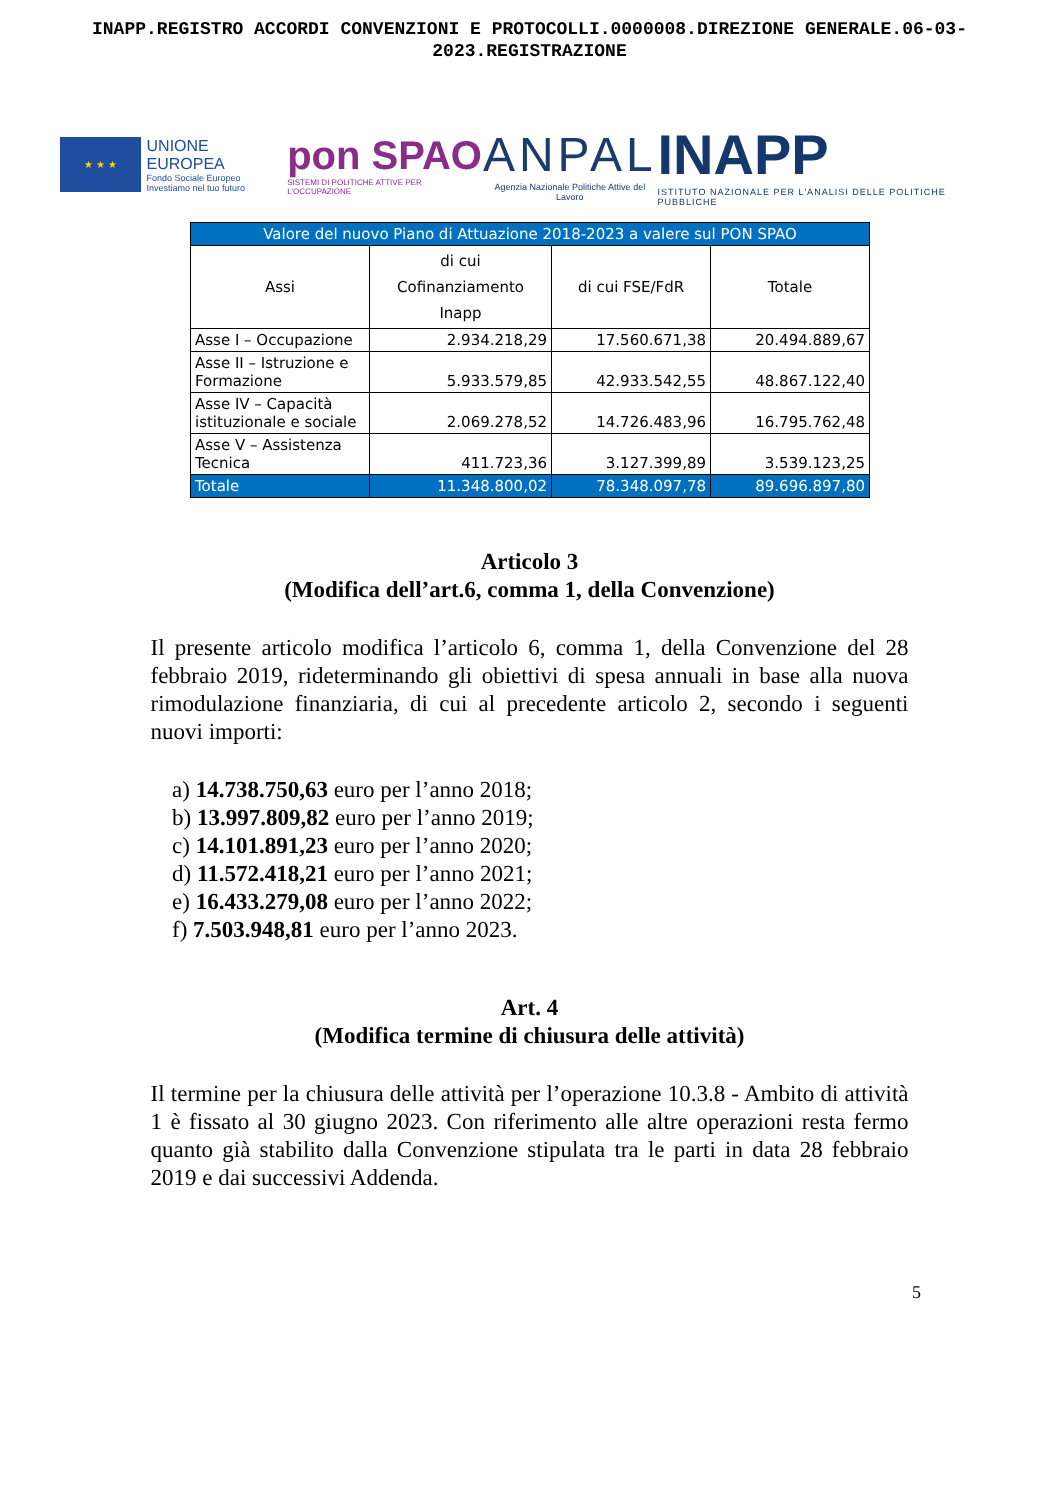INAPP.REGISTRO ACCORDI CONVENZIONI E PROTOCOLLI.0000008.DIREZIONE GENERALE.06-03-
2023.REGISTRAZIONE
★ ★ ★
UNIONE EUROPEA
Fondo Sociale Europeo
Investiamo nel tuo futuro
pon SPAO
SISTEMI DI POLITICHE ATTIVE PER L'OCCUPAZIONE
ANPAL
Agenzia Nazionale Politiche Attive del Lavoro
INAPP
ISTITUTO NAZIONALE PER L'ANALISI DELLE POLITICHE PUBBLICHE
| Valore del nuovo Piano di Attuazione 2018-2023 a valere sul PON SPAO | | | |
| --- | --- | --- | --- |
| Assi | di cui Cofinanziamento Inapp | di cui FSE/FdR | Totale |
| Asse I – Occupazione | 2.934.218,29 | 17.560.671,38 | 20.494.889,67 |
| Asse II – Istruzione e Formazione | 5.933.579,85 | 42.933.542,55 | 48.867.122,40 |
| Asse IV – Capacità istituzionale e sociale | 2.069.278,52 | 14.726.483,96 | 16.795.762,48 |
| Asse V – Assistenza Tecnica | 411.723,36 | 3.127.399,89 | 3.539.123,25 |
| Totale | 11.348.800,02 | 78.348.097,78 | 89.696.897,80 |
Articolo 3
(Modifica dell’art.6, comma 1, della Convenzione)
Il presente articolo modifica l’articolo 6, comma 1, della Convenzione del 28 febbraio 2019, rideterminando gli obiettivi di spesa annuali in base alla nuova rimodulazione finanziaria, di cui al precedente articolo 2, secondo i seguenti nuovi importi:
a) 14.738.750,63 euro per l’anno 2018;
b) 13.997.809,82 euro per l’anno 2019;
c) 14.101.891,23 euro per l’anno 2020;
d) 11.572.418,21 euro per l’anno 2021;
e) 16.433.279,08 euro per l’anno 2022;
f) 7.503.948,81 euro per l’anno 2023.
Art. 4
(Modifica termine di chiusura delle attività)
Il termine per la chiusura delle attività per l’operazione 10.3.8 - Ambito di attività 1 è fissato al 30 giugno 2023. Con riferimento alle altre operazioni resta fermo quanto già stabilito dalla Convenzione stipulata tra le parti in data 28 febbraio 2019 e dai successivi Addenda.
5